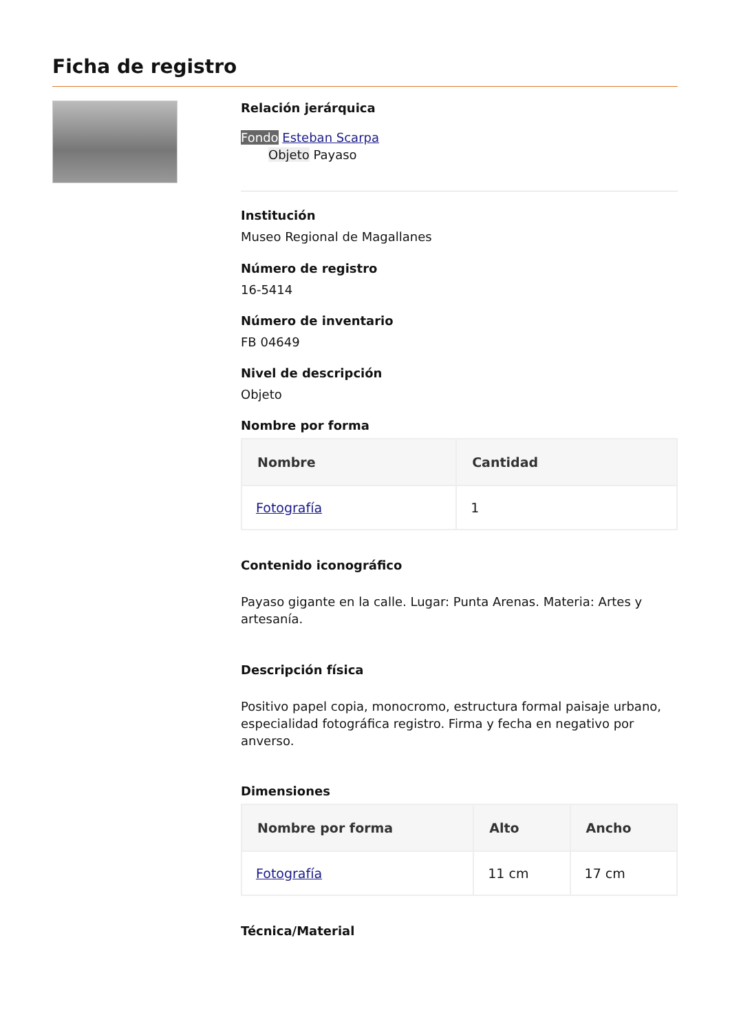Ficha de registro
Relación jerárquica
Fondo Esteban Scarpa
Objeto Payaso
Institución
Museo Regional de Magallanes
Número de registro
16-5414
Número de inventario
FB 04649
Nivel de descripción
Objeto
Nombre por forma
| Nombre | Cantidad |
| --- | --- |
| Fotografía | 1 |
Contenido iconográfico
Payaso gigante en la calle. Lugar: Punta Arenas. Materia: Artes y artesanía.
Descripción física
Positivo papel copia, monocromo, estructura formal paisaje urbano, especialidad fotográfica registro. Firma y fecha en negativo por anverso.
Dimensiones
| Nombre por forma | Alto | Ancho |
| --- | --- | --- |
| Fotografía | 11 cm | 17 cm |
Técnica/Material